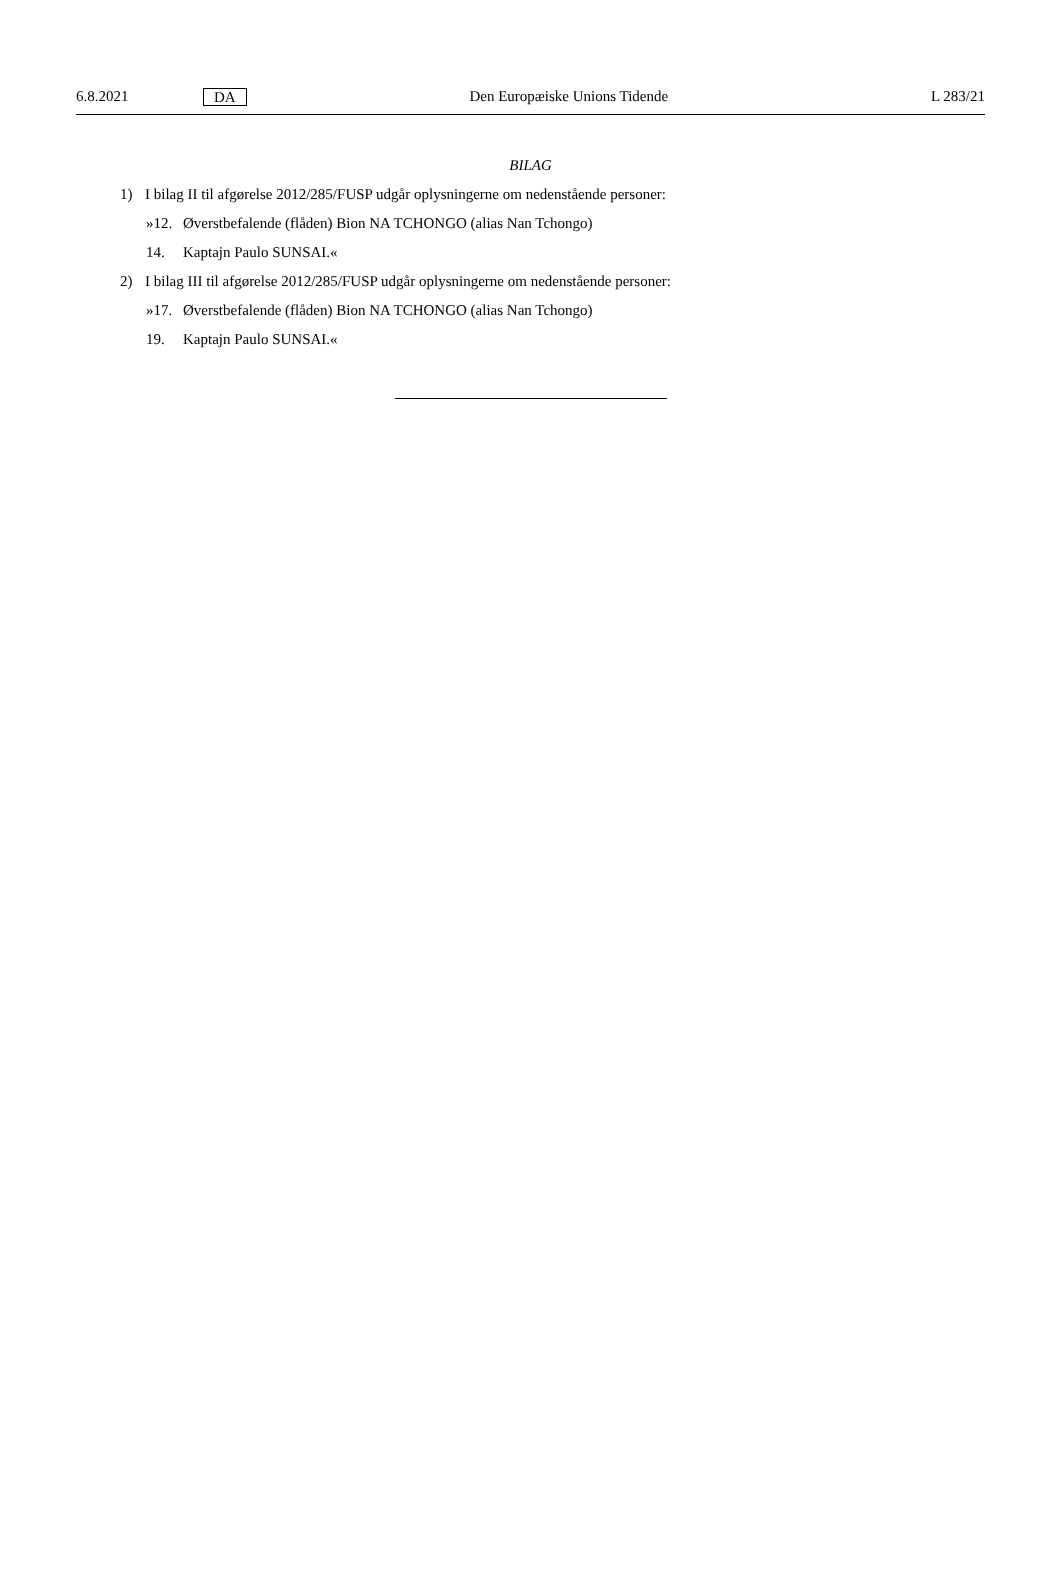6.8.2021 DA Den Europæiske Unions Tidende L 283/21
BILAG
1) I bilag II til afgørelse 2012/285/FUSP udgår oplysningerne om nedenstående personer:
»12. Øverstbefalende (flåden) Bion NA TCHONGO (alias Nan Tchongo)
14. Kaptajn Paulo SUNSAI.«
2) I bilag III til afgørelse 2012/285/FUSP udgår oplysningerne om nedenstående personer:
»17. Øverstbefalende (flåden) Bion NA TCHONGO (alias Nan Tchongo)
19. Kaptajn Paulo SUNSAI.«